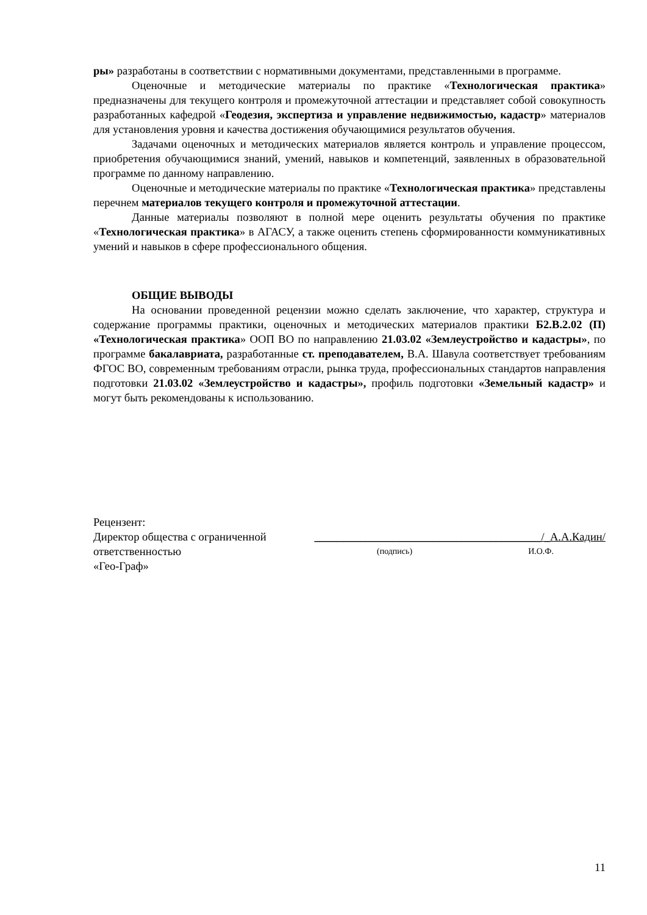ры» разработаны в соответствии с нормативными документами, представленными в программе.
Оценочные и методические материалы по практике «Технологическая практика» предназначены для текущего контроля и промежуточной аттестации и представляет собой совокупность разработанных кафедрой «Геодезия, экспертиза и управление недвижимостью, кадастр» материалов для установления уровня и качества достижения обучающимися результатов обучения.
Задачами оценочных и методических материалов является контроль и управление процессом, приобретения обучающимися знаний, умений, навыков и компетенций, заявленных в образовательной программе по данному направлению.
Оценочные и методические материалы по практике «Технологическая практика» представлены перечнем материалов текущего контроля и промежуточной аттестации.
Данные материалы позволяют в полной мере оценить результаты обучения по практике «Технологическая практика» в АГАСУ, а также оценить степень сформированности коммуникативных умений и навыков в сфере профессионального общения.
ОБЩИЕ ВЫВОДЫ
На основании проведенной рецензии можно сделать заключение, что характер, структура и содержание программы практики, оценочных и методических материалов практики Б2.В.2.02 (П) «Технологическая практика» ООП ВО по направлению 21.03.02 «Землеустройство и кадастры», по программе бакалавриата, разработанные ст. преподавателем, В.А. Шавула соответствует требованиям ФГОС ВО, современным требованиям отрасли, рынка труда, профессиональных стандартов направления подготовки 21.03.02 «Землеустройство и кадастры», профиль подготовки «Земельный кадастр» и могут быть рекомендованы к использованию.
Рецензент:
Директор общества с ограниченной ________________________________________/_А.А.Кадин/
ответственностью (подпись) И.О.Ф.
«Гео-Граф»
11